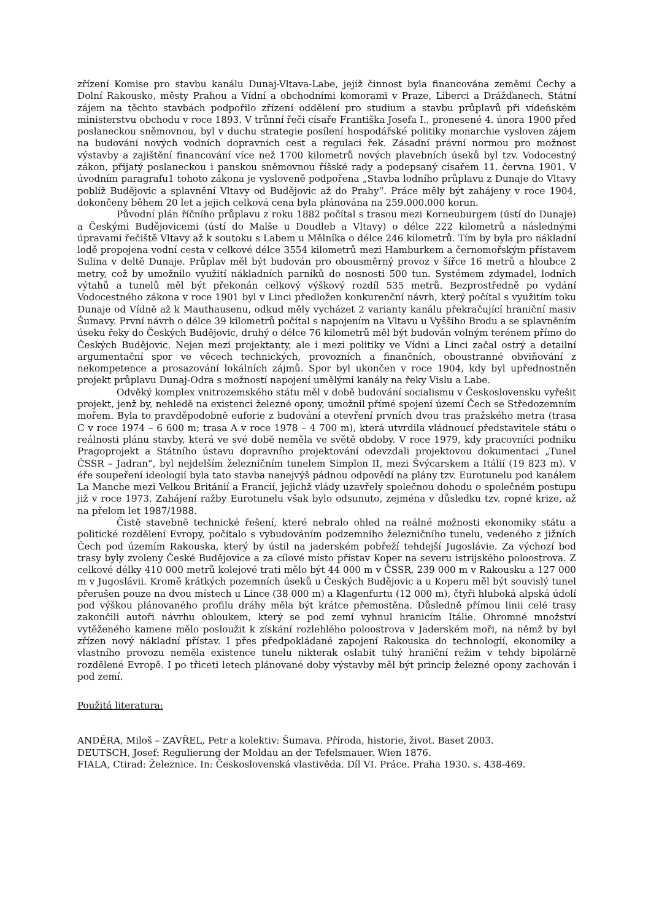zřízení Komise pro stavbu kanálu Dunaj-Vltava-Labe, jejíž činnost byla financována zeměmi Čechy a Dolní Rakousko, městy Prahou a Vídní a obchodními komorami v Praze, Liberci a Drážďanech. Státní zájem na těchto stavbách podpořilo zřízení oddělení pro studium a stavbu průplavů při vídeňském ministerstvu obchodu v roce 1893. V trůnní řeči císaře Františka Josefa I., pronesené 4. února 1900 před poslaneckou sněmovnou, byl v duchu strategie posílení hospodářské politiky monarchie vysloven zájem na budování nových vodních dopravních cest a regulaci řek. Zásadní právní normou pro možnost výstavby a zajištění financování více než 1700 kilometrů nových plavebních úseků byl tzv. Vodocestný zákon, přijatý poslaneckou i panskou sněmovnou říšské rady a podepsaný císařem 11. června 1901. V úvodním paragrafu1 tohoto zákona je vysloveně podpořena „Stavba lodního průplavu z Dunaje do Vltavy poblíž Budějovic a splavnění Vltavy od Budějovic až do Prahy“. Práce měly být zahájeny v roce 1904, dokončeny během 20 let a jejich celková cena byla plánována na 259.000.000 korun.
Původní plán říčního průplavu z roku 1882 počítal s trasou mezi Korneuburgem (ústí do Dunaje) a Českými Budějovicemi (ústí do Malše u Doudleb a Vltavy) o délce 222 kilometrů a následnými úpravami řečiště Vltavy až k soutoku s Labem u Mělníka o délce 246 kilometrů. Tím by byla pro nákladní lodě propojena vodní cesta v celkové délce 3554 kilometrů mezi Hamburkem a černomořským přístavem Sulina v deltě Dunaje. Průplav měl být budován pro obousměrný provoz v šířce 16 metrů a hloubce 2 metry, což by umožnilo využití nákladních parníků do nosnosti 500 tun. Systémem zdymadel, lodních výtahů a tunelů měl být překonán celkový výškový rozdíl 535 metrů. Bezprostředně po vydání Vodocestného zákona v roce 1901 byl v Linci předložen konkurenční návrh, který počítal s využitím toku Dunaje od Vídně až k Mauthausenu, odkud měly vycházet 2 varianty kanálu překračující hraniční masiv Šumavy. První návrh o délce 39 kilometrů počítal s napojením na Vltavu u Vyššího Brodu a se splavněním úseku řeky do Českých Budějovic, druhý o délce 76 kilometrů měl být budován volným terénem přímo do Českých Budějovic. Nejen mezi projektanty, ale i mezi politiky ve Vídni a Linci začal ostrý a detailní argumentační spor ve věcech technických, provozních a finančních, oboustranné obviňování z nekompetence a prosazování lokálních zájmů. Spor byl ukončen v roce 1904, kdy byl upřednostněn projekt průplavu Dunaj-Odra s možností napojení umělými kanály na řeky Vislu a Labe.
Odvěký komplex vnitrozemského státu měl v době budování socialismu v Československu vyřešit projekt, jenž by, nehledě na existenci železné opony, umožnil přímé spojení území Čech se Středozemním mořem. Byla to pravděpodobně euforie z budování a otevření prvních dvou tras pražského metra (trasa C v roce 1974 – 6 600 m; trasa A v roce 1978 – 4 700 m), která utvrdila vládnoucí představitele státu o reálnosti plánu stavby, která ve své době neměla ve světě obdoby. V roce 1979, kdy pracovníci podniku Pragoprojekt a Státního ústavu dopravního projektování odevzdali projektovou dokumentaci „Tunel ČSSR – Jadran“, byl nejdelším železničním tunelem Simplon II, mezi Švýcarskem a Itálií (19 823 m). V éře soupeření ideologií byla tato stavba nanejvýš pádnou odpovědí na plány tzv. Eurotunelu pod kanálem La Manche mezi Velkou Británií a Francií, jejichž vlády uzavřely společnou dohodu o společném postupu již v roce 1973. Zahájení ražby Eurotunelu však bylo odsunuto, zejména v důsledku tzv. ropné krize, až na přelom let 1987/1988.
Čistě stavebně technické řešení, které nebralo ohled na reálné možnosti ekonomiky státu a politické rozdělení Evropy, počítalo s vybudováním podzemního železničního tunelu, vedeného z jižních Čech pod územím Rakouska, který by ústil na jaderském pobřeží tehdejší Jugoslávie. Za výchozí bod trasy byly zvoleny České Budějovice a za cílové místo přístav Koper na severu istrijského poloostrova. Z celkové délky 410 000 metrů kolejové trati mělo být 44 000 m v ČSSR, 239 000 m v Rakousku a 127 000 m v Jugoslávii. Kromě krátkých pozemních úseků u Českých Budějovic a u Koperu měl být souvislý tunel přerušen pouze na dvou místech u Lince (38 000 m) a Klagenfurtu (12 000 m), čtyři hluboká alpská údolí pod výškou plánovaného profilu dráhy měla být krátce přemostěna. Důsledně přímou linii celé trasy zakončili autoři návrhu obloukem, který se pod zemí vyhnul hranicím Itálie. Ohromné množství vytěženého kamene mělo posloužit k získání rozlehlého poloostrova v Jaderském moři, na němž by byl zřízen nový nákladní přístav. I přes předpokládané zapojení Rakouska do technologií, ekonomiky a vlastního provozu neměla existence tunelu nikterak oslabit tuhý hraniční režim v tehdy bipolárně rozdělené Evropě. I po třiceti letech plánované doby výstavby měl být princip železné opony zachován i pod zemí.
Použitá literatura:
ANDĚRA, Miloš – ZAVŘEL, Petr a kolektiv: Šumava. Příroda, historie, život. Baset 2003.
DEUTSCH, Josef: Regulierung der Moldau an der Tefelsmauer. Wien 1876.
FIALA, Ctirad: Železnice. In: Československá vlastivěda. Díl VI. Práce. Praha 1930. s. 438-469.